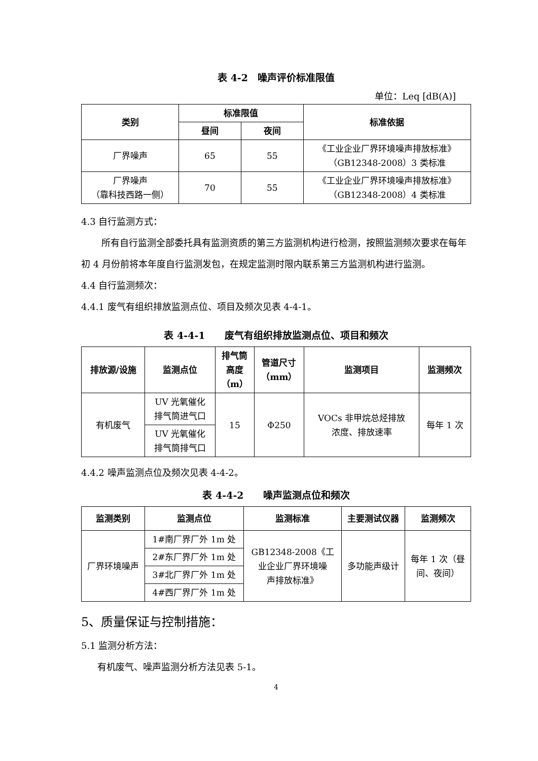表 4-2　噪声评价标准限值
单位：Leq [dB(A)]
| 类别 | 标准限值 | | 标准依据 |
| --- | --- | --- | --- |
| | 昼间 | 夜间 | |
| 厂界噪声 | 65 | 55 | 《工业企业厂界环境噪声排放标准》 （GB12348-2008）3 类标准 |
| 厂界噪声 （靠科技西路一侧） | 70 | 55 | 《工业企业厂界环境噪声排放标准》 （GB12348-2008）4 类标准 |
4.3 自行监测方式：
所有自行监测全部委托具有监测资质的第三方监测机构进行检测，按照监测频次要求在每年初 4 月份前将本年度自行监测发包，在规定监测时限内联系第三方监测机构进行监测。
4.4 自行监测频次：
4.4.1 废气有组织排放监测点位、项目及频次见表 4-4-1。
表 4-4-1　　废气有组织排放监测点位、项目和频次
| 排放源/设施 | 监测点位 | 排气筒 高度 （m） | 管道尺寸 （mm） | 监测项目 | 监测频次 |
| --- | --- | --- | --- | --- | --- |
| 有机废气 | UV 光氧催化 排气筒进气口 | 15 | Φ250 | VOCs 非甲烷总烃排放 浓度、排放速率 | 每年 1 次 |
| | UV 光氧催化 排气筒排气口 | | | | |
4.4.2 噪声监测点位及频次见表 4-4-2。
表 4-4-2　　噪声监测点位和频次
| 监测类别 | 监测点位 | 监测标准 | 主要测试仪器 | 监测频次 |
| --- | --- | --- | --- | --- |
| 厂界环境噪声 | 1#南厂界厂外 1m 处 | GB12348-2008《工 业企业厂界环境噪 声排放标准》 | 多功能声级计 | 每年 1 次（昼 间、夜间） |
| | 2#东厂界厂外 1m 处 | | | |
| | 3#北厂界厂外 1m 处 | | | |
| | 4#西厂界厂外 1m 处 | | | |
5、质量保证与控制措施：
5.1 监测分析方法：
有机废气、噪声监测分析方法见表 5-1。
4